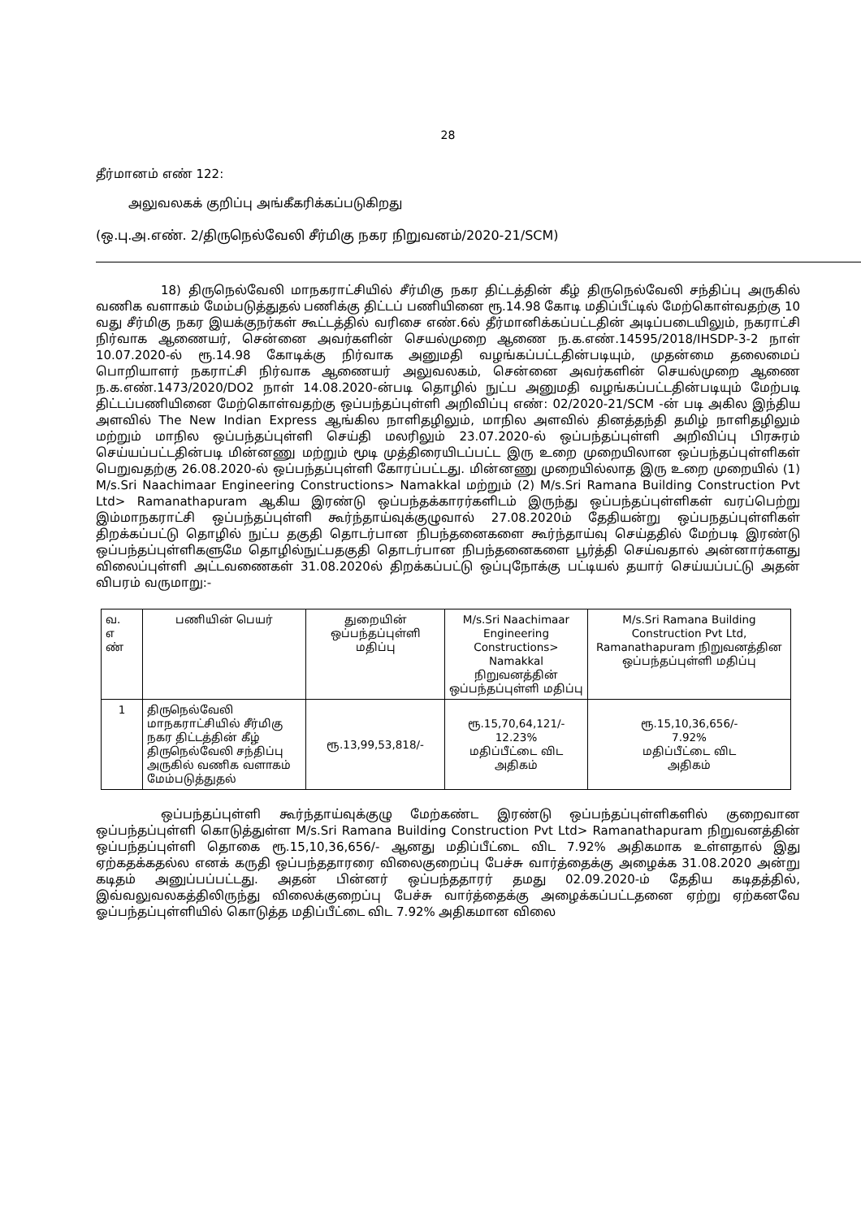28
தீர்மானம் எண் 122:
அலுவலகக் குறிப்பு அங்கீகரிக்கப்படுகிறது
(ஒ.பு.அ.எண். 2/திருநெல்வேலி சீர்மிகு நகர நிறுவனம்/2020-21/SCM)
18) திருநெல்வேலி மாநகராட்சியில் சீர்மிகு நகர திட்டத்தின் கீழ் திருநெல்வேலி சந்திப்பு அருகில் வணிக வளாகம் மேம்படுத்துதல் பணிக்கு திட்டப் பணியினை ரூ.14.98 கோடி மதிப்பீட்டில் மேற்கொள்வதற்கு 10 வது சீர்மிகு நகர இயக்குநர்கள் கூட்டத்தில் வரிசை எண்.6ல் தீர்மானிக்கப்பட்டதின் அடிப்படையிலும், நகராட்சி நிர்வாக ஆணையர், சென்னை அவர்களின் செயல்முறை ஆணை ந.க.எண்.14595/2018/IHSDP-3-2 நாள் 10.07.2020-ல் ரூ.14.98 கோடிக்கு நிர்வாக அனுமதி வழங்கப்பட்டதின்படியும், முதன்மை தலைமைப் பொறியாளர் நகராட்சி நிர்வாக ஆணையர் அலுவலகம், சென்னை அவர்களின் செயல்முறை ஆணை ந.க.எண்.1473/2020/DO2 நாள் 14.08.2020-ன்படி தொழில் நுட்ப அனுமதி வழங்கப்பட்டதின்படியும் மேற்படி திட்டப்பணியினை மேற்கொள்வதற்கு ஒப்பந்தப்புள்ளி அறிவிப்பு எண்: 02/2020-21/SCM -ன் படி அகில இந்திய அளவில் The New Indian Express ஆங்கில நாளிதழிலும், மாநில அளவில் தினத்தந்தி தமிழ் நாளிதழிலும் மற்றும் மாநில ஒப்பந்தப்புள்ளி செய்தி மலரிலும் 23.07.2020-ல் ஒப்பந்தப்புள்ளி அறிவிப்பு பிரசுரம் செய்யப்பட்டதின்படி மின்னணு மற்றும் மூடி முத்திரையிடப்பட்ட இரு உறை முறையிலான ஒப்பந்தப்புள்ளிகள் பெறுவதற்கு 26.08.2020-ல் ஒப்பந்தப்புள்ளி கோரப்பட்டது. மின்னணு முறையில்லாத இரு உறை முறையில் (1) M/s.Sri Naachimaar Engineering Constructions> Namakkal மற்றும் (2) M/s.Sri Ramana Building Construction Pvt Ltd> Ramanathapuram ஆகிய இரண்டு ஒப்பந்தக்காரர்களிடம் இருந்து ஒப்பந்தப்புள்ளிகள் வரப்பெற்று இம்மாநகராட்சி ஒப்பந்தப்புள்ளி கூர்ந்தாய்வுக்குழுவால் 27.08.2020ம் தேதியன்று ஒப்பநதப்புள்ளிகள் திறக்கப்பட்டு தொழில் நுட்ப தகுதி தொடர்பான நிபந்தனைகளை கூர்ந்தாய்வு செய்ததில் மேற்படி இரண்டு ஒப்பந்தப்புள்ளிகளுமே தொழில்நுட்பதகுதி தொடர்பான நிபந்தனைகளை பூர்த்தி செய்வதால் அன்னார்களது விலைப்புள்ளி அட்டவணைகள் 31.08.2020ல் திறக்கப்பட்டு ஒப்புநோக்கு பட்டியல் தயார் செய்யப்பட்டு அதன் விபரம் வருமாறு:-
| வ. எ ண் | பணியின் பெயர் | துறையின் ஒப்பந்தப்புள்ளி மதிப்பு | M/s.Sri Naachimaar Engineering Constructions> Namakkal நிறுவனத்தின் ஒப்பந்தப்புள்ளி மதிப்பு | M/s.Sri Ramana Building Construction Pvt Ltd, Ramanathapuram நிறுவனத்தின ஒப்பந்தப்புள்ளி மதிப்பு |
| 1 | திருநெல்வேலி மாநகராட்சியில் சீர்மிகு நகர திட்டத்தின் கீழ் திருநெல்வேலி சந்திப்பு அருகில் வணிக வளாகம் மேம்படுத்துதல் | ரூ.13,99,53,818/- | ரூ.15,70,64,121/- 12.23% மதிப்பீட்டை விட அதிகம் | ரூ.15,10,36,656/- 7.92% மதிப்பீட்டை விட அதிகம் |
ஒப்பந்தப்புள்ளி கூர்ந்தாய்வுக்குழு மேற்கண்ட இரண்டு ஒப்பந்தப்புள்ளிகளில் குறைவான ஒப்பந்தப்புள்ளி கொடுத்துள்ள M/s.Sri Ramana Building Construction Pvt Ltd> Ramanathapuram நிறுவனத்தின் ஒப்பந்தப்புள்ளி தொகை ரூ.15,10,36,656/- ஆனது மதிப்பீட்டை விட 7.92% அதிகமாக உள்ளதால் இது ஏற்கதக்கதல்ல எனக் கருதி ஒப்பந்ததாரரை விலைகுறைப்பு பேச்சு வார்த்தைக்கு அழைக்க 31.08.2020 அன்று கடிதம் அனுப்பப்பட்டது. அதன் பின்னர் ஒப்பந்ததாரர் தமது 02.09.2020-ம் தேதிய கடிதத்தில், இவ்வலுவலகத்திலிருந்து விலைக்குறைப்பு பேச்சு வார்த்தைக்கு அழைக்கப்பட்டதனை ஏற்று ஏற்கனவே ஓப்பந்தப்புள்ளியில் கொடுத்த மதிப்பீட்டை விட 7.92% அதிகமான விலை